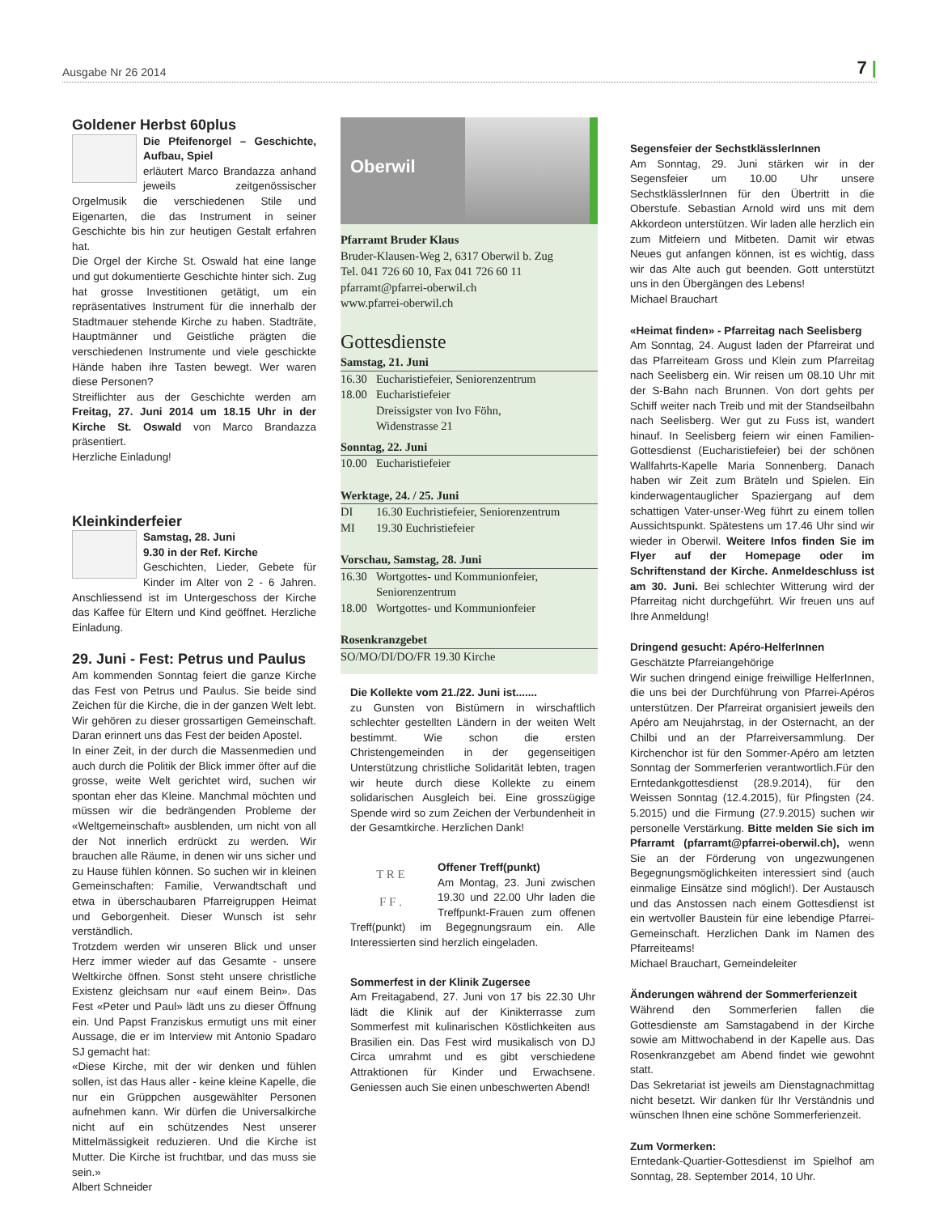Ausgabe Nr 26 2014 7 |
Goldener Herbst 60plus
Die Pfeifenorgel – Geschichte, Aufbau, Spiel
erläutert Marco Brandazza anhand jeweils zeitgenössischer Orgelmusik die verschiedenen Stile und Eigenarten, die das Instrument in seiner Geschichte bis hin zur heutigen Gestalt erfahren hat.
Die Orgel der Kirche St. Oswald hat eine lange und gut dokumentierte Geschichte hinter sich. Zug hat grosse Investitionen getätigt, um ein repräsentatives Instrument für die innerhalb der Stadtmauer stehende Kirche zu haben. Stadträte, Hauptmänner und Geistliche prägten die verschiedenen Instrumente und viele geschickte Hände haben ihre Tasten bewegt. Wer waren diese Personen?
Streiflichter aus der Geschichte werden am Freitag, 27. Juni 2014 um 18.15 Uhr in der Kirche St. Oswald von Marco Brandazza präsentiert.
Herzliche Einladung!
Kleinkinderfeier
Samstag, 28. Juni
9.30 in der Ref. Kirche
Geschichten, Lieder, Gebete für Kinder im Alter von 2 - 6 Jahren. Anschliessend ist im Untergeschoss der Kirche das Kaffee für Eltern und Kind geöffnet. Herzliche Einladung.
29. Juni - Fest: Petrus und Paulus
Am kommenden Sonntag feiert die ganze Kirche das Fest von Petrus und Paulus. Sie beide sind Zeichen für die Kirche, die in der ganzen Welt lebt. Wir gehören zu dieser grossartigen Gemeinschaft. Daran erinnert uns das Fest der beiden Apostel.
In einer Zeit, in der durch die Massenmedien und auch durch die Politik der Blick immer öfter auf die grosse, weite Welt gerichtet wird, suchen wir spontan eher das Kleine. Manchmal möchten und müssen wir die bedrängenden Probleme der «Weltgemeinschaft» ausblenden, um nicht von all der Not innerlich erdrückt zu werden. Wir brauchen alle Räume, in denen wir uns sicher und zu Hause fühlen können. So suchen wir in kleinen Gemeinschaften: Familie, Verwandtschaft und etwa in überschaubaren Pfarreigruppen Heimat und Geborgenheit. Dieser Wunsch ist sehr verständlich.
Trotzdem werden wir unseren Blick und unser Herz immer wieder auf das Gesamte - unsere Weltkirche öffnen. Sonst steht unsere christliche Existenz gleichsam nur «auf einem Bein». Das Fest «Peter und Paul» lädt uns zu dieser Öffnung ein. Und Papst Franziskus ermutigt uns mit einer Aussage, die er im Interview mit Antonio Spadaro SJ gemacht hat:
«Diese Kirche, mit der wir denken und fühlen sollen, ist das Haus aller - keine kleine Kapelle, die nur ein Grüppchen ausgewählter Personen aufnehmen kann. Wir dürfen die Universalkirche nicht auf ein schützendes Nest unserer Mittelmässigkeit reduzieren. Und die Kirche ist Mutter. Die Kirche ist fruchtbar, und das muss sie sein.»
Albert Schneider
Oberwil
Pfarramt Bruder Klaus
Bruder-Klausen-Weg 2, 6317 Oberwil b. Zug
Tel. 041 726 60 10, Fax 041 726 60 11
pfarramt@pfarrei-oberwil.ch
www.pfarrei-oberwil.ch
Gottesdienste
Samstag, 21. Juni
16.30 Eucharistiefeier, Seniorenzentrum
18.00 Eucharistiefeier
Dreissigster von Ivo Föhn,
Widenstrasse 21
Sonntag, 22. Juni
10.00 Eucharistiefeier
Werktage, 24. / 25. Juni
DI 16.30 Euchristiefeier, Seniorenzentrum
MI 19.30 Euchristiefeier
Vorschau, Samstag, 28. Juni
16.30 Wortgottes- und Kommunionfeier,
Seniorenzentrum
18.00 Wortgottes- und Kommunionfeier
Rosenkranzgebet
SO/MO/DI/DO/FR 19.30 Kirche
Die Kollekte vom 21./22. Juni ist.......
zu Gunsten von Bistümern in wirschaftlich schlechter gestellten Ländern in der weiten Welt bestimmt. Wie schon die ersten Christengemeinden in der gegenseitigen Unterstützung christliche Solidarität lebten, tragen wir heute durch diese Kollekte zu einem solidarischen Ausgleich bei. Eine grosszügige Spende wird so zum Zeichen der Verbundenheit in der Gesamtkirche. Herzlichen Dank!
T R E
F F .
Offener Treff(punkt)
Am Montag, 23. Juni zwischen 19.30 und 22.00 Uhr laden die Treffpunkt-Frauen zum offenen Treff(punkt) im Begegnungsraum ein. Alle Interessierten sind herzlich eingeladen.
Sommerfest in der Klinik Zugersee
Am Freitagabend, 27. Juni von 17 bis 22.30 Uhr lädt die Klinik auf der Kinikterrasse zum Sommerfest mit kulinarischen Köstlichkeiten aus Brasilien ein. Das Fest wird musikalisch von DJ Circa umrahmt und es gibt verschiedene Attraktionen für Kinder und Erwachsene. Geniessen auch Sie einen unbeschwerten Abend!
Segensfeier der SechstklässlerInnen
Am Sonntag, 29. Juni stärken wir in der Segensfeier um 10.00 Uhr unsere SechstklässlerInnen für den Übertritt in die Oberstufe. Sebastian Arnold wird uns mit dem Akkordeon unterstützen. Wir laden alle herzlich ein zum Mitfeiern und Mitbeten. Damit wir etwas Neues gut anfangen können, ist es wichtig, dass wir das Alte auch gut beenden. Gott unterstützt uns in den Übergängen des Lebens!
Michael Brauchart
«Heimat finden» - Pfarreitag nach Seelisberg
Am Sonntag, 24. August laden der Pfarreirat und das Pfarreiteam Gross und Klein zum Pfarreitag nach Seelisberg ein. Wir reisen um 08.10 Uhr mit der S-Bahn nach Brunnen. Von dort gehts per Schiff weiter nach Treib und mit der Standseilbahn nach Seelisberg. Wer gut zu Fuss ist, wandert hinauf. In Seelisberg feiern wir einen Familien-Gottesdienst (Eucharistiefeier) bei der schönen Wallfahrts-Kapelle Maria Sonnenberg. Danach haben wir Zeit zum Bräteln und Spielen. Ein kinderwagentauglicher Spaziergang auf dem schattigen Vater-unser-Weg führt zu einem tollen Aussichtspunkt. Spätestens um 17.46 Uhr sind wir wieder in Oberwil. Weitere Infos finden Sie im Flyer auf der Homepage oder im Schriftenstand der Kirche. Anmeldeschluss ist am 30. Juni. Bei schlechter Witterung wird der Pfarreitag nicht durchgeführt. Wir freuen uns auf Ihre Anmeldung!
Dringend gesucht: Apéro-HelferInnen
Geschätzte Pfarreiangehörige
Wir suchen dringend einige freiwillige HelferInnen, die uns bei der Durchführung von Pfarrei-Apéros unterstützen. Der Pfarreirat organisiert jeweils den Apéro am Neujahrstag, in der Osternacht, an der Chilbi und an der Pfarreiversammlung. Der Kirchenchor ist für den Sommer-Apéro am letzten Sonntag der Sommerferien verantwortlich.Für den Erntedankgottesdienst (28.9.2014), für den Weissen Sonntag (12.4.2015), für Pfingsten (24. 5.2015) und die Firmung (27.9.2015) suchen wir personelle Verstärkung. Bitte melden Sie sich im Pfarramt (pfarramt@pfarrei-oberwil.ch), wenn Sie an der Förderung von ungezwungenen Begegnungsmöglichkeiten interessiert sind (auch einmalige Einsätze sind möglich!). Der Austausch und das Anstossen nach einem Gottesdienst ist ein wertvoller Baustein für eine lebendige Pfarrei-Gemeinschaft. Herzlichen Dank im Namen des Pfarreiteams!
Michael Brauchart, Gemeindeleiter
Änderungen während der Sommerferienzeit
Während den Sommerferien fallen die Gottesdienste am Samstagabend in der Kirche sowie am Mittwochabend in der Kapelle aus. Das Rosenkranzgebet am Abend findet wie gewohnt statt.
Das Sekretariat ist jeweils am Dienstagnachmittag nicht besetzt. Wir danken für Ihr Verständnis und wünschen Ihnen eine schöne Sommerferienzeit.
Zum Vormerken:
Erntedank-Quartier-Gottesdienst im Spielhof am Sonntag, 28. September 2014, 10 Uhr.